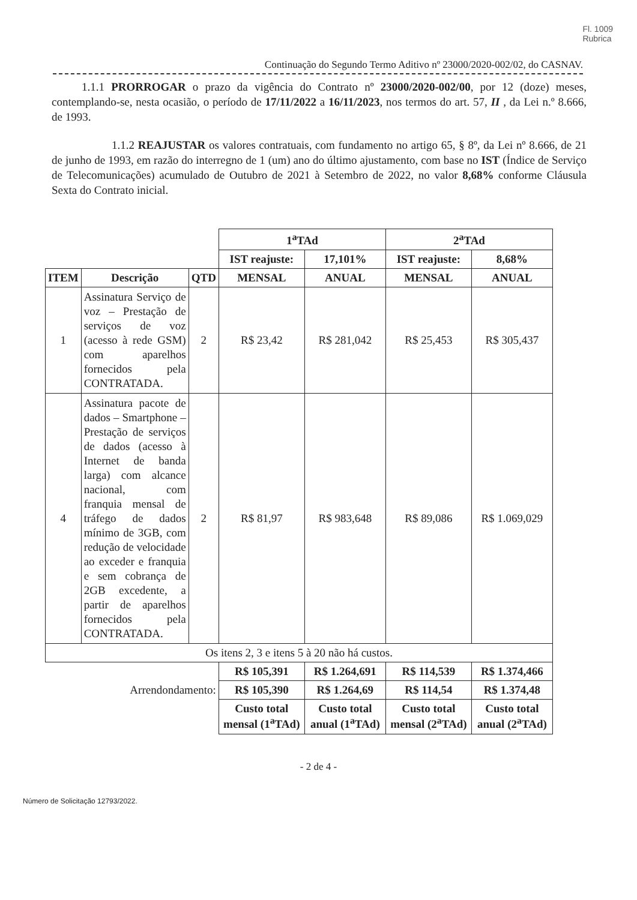Fl. 1009
Rubrica
Continuação do Segundo Termo Aditivo nº 23000/2020-002/02, do CASNAV.
1.1.1 PRORROGAR o prazo da vigência do Contrato nº 23000/2020-002/00, por 12 (doze) meses, contemplando-se, nesta ocasião, o período de 17/11/2022 a 16/11/2023, nos termos do art. 57, II , da Lei n.º 8.666, de 1993.
1.1.2 REAJUSTAR os valores contratuais, com fundamento no artigo 65, § 8º, da Lei nº 8.666, de 21 de junho de 1993, em razão do interregno de 1 (um) ano do último ajustamento, com base no IST (Índice de Serviço de Telecomunicações) acumulado de Outubro de 2021 à Setembro de 2022, no valor 8,68% conforme Cláusula Sexta do Contrato inicial.
| | | | 1<sup>a</sup>TAd | | 2<sup>a</sup>TAd | |
| | | | IST reajuste: | 17,101% | IST reajuste: | 8,68% |
| ITEM | Descrição | QTD | MENSAL | ANUAL | MENSAL | ANUAL |
| 1 | Assinatura Serviço de voz – Prestação de serviços de voz (acesso à rede GSM) com aparelhos fornecidos pela CONTRATADA. | 2 | R$ 23,42 | R$ 281,042 | R$ 25,453 | R$ 305,437 |
| 4 | Assinatura pacote de dados – Smartphone – Prestação de serviços de dados (acesso à Internet de banda larga) com alcance nacional, com franquia mensal de tráfego de dados mínimo de 3GB, com redução de velocidade ao exceder e franquia e sem cobrança de 2GB excedente, a partir de aparelhos fornecidos pela CONTRATADA. | 2 | R$ 81,97 | R$ 983,648 | R$ 89,086 | R$ 1.069,029 |
| Os itens 2, 3 e itens 5 à 20 não há custos. | | | | | | |
| | | | R$ 105,391 | R$ 1.264,691 | R$ 114,539 | R$ 1.374,466 |
| Arrendondamento: | | | R$ 105,390 | R$ 1.264,69 | R$ 114,54 | R$ 1.374,48 |
| | | | Custo total mensal (1<sup>a</sup>TAd) | Custo total anual (1<sup>a</sup>TAd) | Custo total mensal (2<sup>a</sup>TAd) | Custo total anual (2<sup>a</sup>TAd) |
- 2 de 4 -
Número de Solicitação 12793/2022.